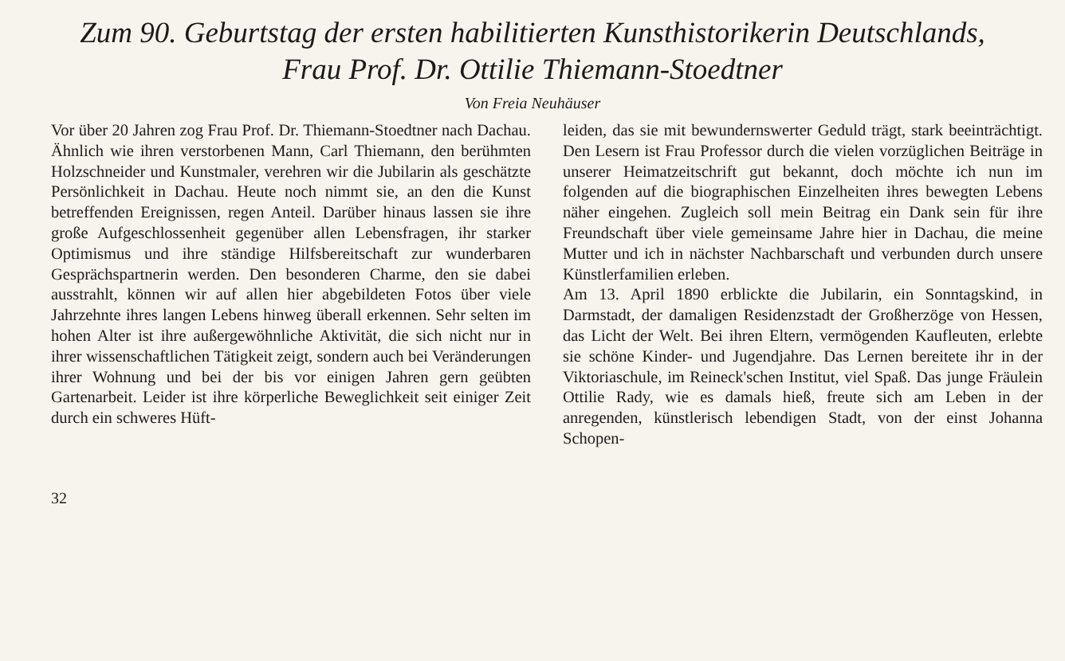Zum 90. Geburtstag der ersten habilitierten Kunsthistorikerin Deutschlands,
Frau Prof. Dr. Ottilie Thiemann-Stoedtner
Von Freia Neuhäuser
Vor über 20 Jahren zog Frau Prof. Dr. Thiemann-Stoedtner nach Dachau. Ähnlich wie ihren verstorbenen Mann, Carl Thiemann, den berühmten Holzschneider und Kunstmaler, verehren wir die Jubilarin als geschätzte Persönlichkeit in Dachau. Heute noch nimmt sie, an den die Kunst betreffenden Ereignissen, regen Anteil. Darüber hinaus lassen sie ihre große Aufgeschlossenheit gegenüber allen Lebensfragen, ihr starker Optimismus und ihre ständige Hilfsbereitschaft zur wunderbaren Gesprächspartnerin werden. Den besonderen Charme, den sie dabei ausstrahlt, können wir auf allen hier abgebildeten Fotos über viele Jahrzehnte ihres langen Lebens hinweg überall erkennen. Sehr selten im hohen Alter ist ihre außergewöhnliche Aktivität, die sich nicht nur in ihrer wissenschaftlichen Tätigkeit zeigt, sondern auch bei Veränderungen ihrer Wohnung und bei der bis vor einigen Jahren gern geübten Gartenarbeit. Leider ist ihre körperliche Beweglichkeit seit einiger Zeit durch ein schweres Hüft-
leiden, das sie mit bewundernswerter Geduld trägt, stark beeinträchtigt. Den Lesern ist Frau Professor durch die vielen vorzüglichen Beiträge in unserer Heimatzeitschrift gut bekannt, doch möchte ich nun im folgenden auf die biographischen Einzelheiten ihres bewegten Lebens näher eingehen. Zugleich soll mein Beitrag ein Dank sein für ihre Freundschaft über viele gemeinsame Jahre hier in Dachau, die meine Mutter und ich in nächster Nachbarschaft und verbunden durch unsere Künstlerfamilien erleben.
Am 13. April 1890 erblickte die Jubilarin, ein Sonntagskind, in Darmstadt, der damaligen Residenzstadt der Großherzöge von Hessen, das Licht der Welt. Bei ihren Eltern, vermögenden Kaufleuten, erlebte sie schöne Kinder- und Jugendjahre. Das Lernen bereitete ihr in der Viktoriaschule, im Reineck'schen Institut, viel Spaß. Das junge Fräulein Ottilie Rady, wie es damals hieß, freute sich am Leben in der anregenden, künstlerisch lebendigen Stadt, von der einst Johanna Schopen-
32